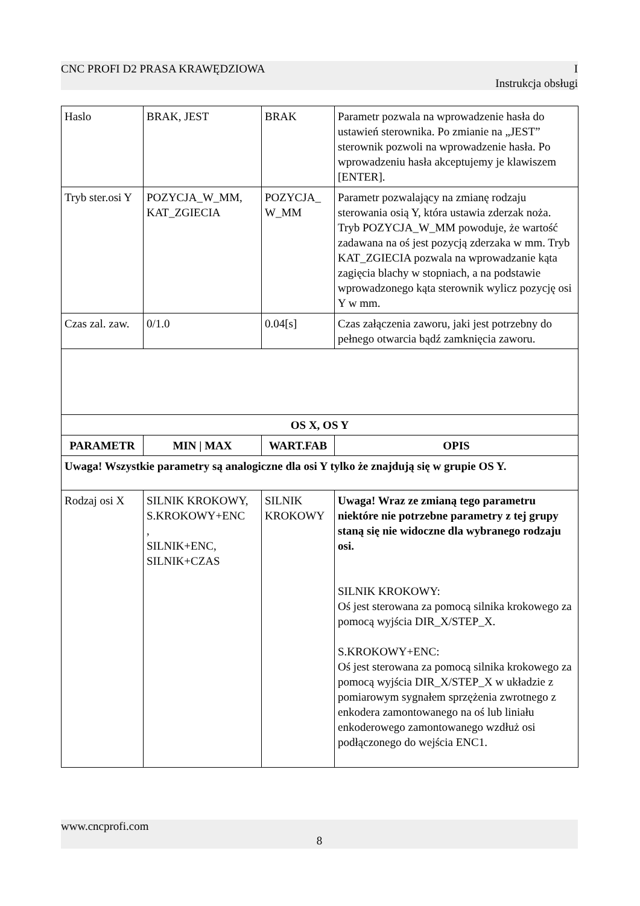CNC PROFI D2 PRASA KRAWĘDZIOWA I
Instrukcja obsługi
| Haslo | BRAK, JEST | BRAK | Parametr pozwala na wprowadzenie hasła do ustawień sterownika. Po zmianie na „JEST” sterownik pozwoli na wprowadzenie hasła. Po wprowadzeniu hasła akceptujemy je klawiszem [ENTER]. |
| Tryb ster.osi Y | POZYCJA_W_MM, KAT_ZGIECIA | POZYCJA_ W_MM | Parametr pozwalający na zmianę rodzaju sterowania osią Y, która ustawia zderzak noża. Tryb POZYCJA_W_MM powoduje, że wartość zadawana na oś jest pozycją zderzaka w mm. Tryb KAT_ZGIECIA pozwala na wprowadzanie kąta zagięcia blachy w stopniach, a na podstawie wprowadzonego kąta sterownik wylicz pozycję osi Y w mm. |
| Czas zal. zaw. | 0/1.0 | 0.04[s] | Czas załączenia zaworu, jaki jest potrzebny do pełnego otwarcia bądź zamknięcia zaworu. |
| OS X, OS Y | | | |
| PARAMETR | MIN / MAX | WART.FAB | OPIS |
| Uwaga! Wszystkie parametry są analogiczne dla osi Y tylko że znajdują się w grupie OS Y. | | | |
| Rodzaj osi X | SILNIK KROKOWY, S.KROKOWY+ENC , SILNIK+ENC, SILNIK+CZAS | SILNIK KROKOWY | Uwaga! Wraz ze zmianą tego parametru niektóre nie potrzebne parametry z tej grupy staną się nie widoczne dla wybranego rodzaju osi. SILNIK KROKOWY: Oś jest sterowana za pomocą silnika krokowego za pomocą wyjścia DIR_X/STEP_X. S.KROKOWY+ENC: Oś jest sterowana za pomocą silnika krokowego za pomocą wyjścia DIR_X/STEP_X w układzie z pomiarowym sygnałem sprzężenia zwrotnego z enkodera zamontowanego na oś lub liniału enkoderowego zamontowanego wzdłuż osi podłączonego do wejścia ENC1. |
www.cncprofi.com
8